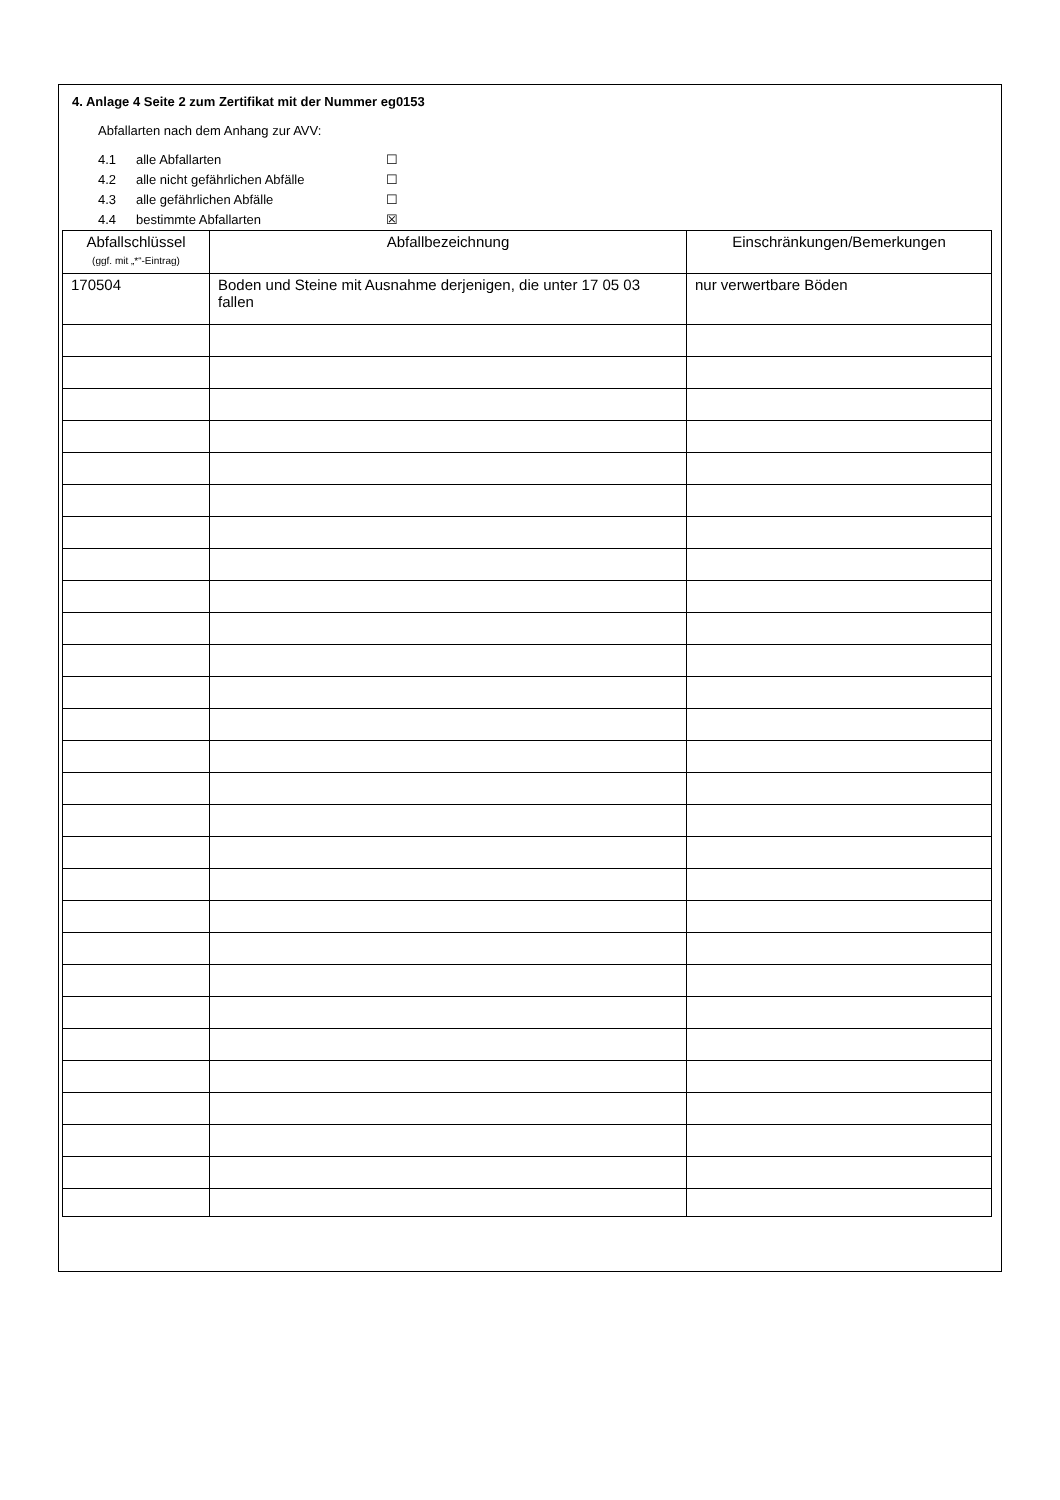4. Anlage 4 Seite 2 zum Zertifikat mit der Nummer eg0153
Abfallarten nach dem Anhang zur AVV:
4.1 alle Abfallarten ☐
4.2 alle nicht gefährlichen Abfälle ☐
4.3 alle gefährlichen Abfälle ☐
4.4 bestimmte Abfallarten ☒
| Abfallschlüssel (ggf. mit „*“-Eintrag) | Abfallbezeichnung | Einschränkungen/Bemerkungen |
| --- | --- | --- |
| 170504 | Boden und Steine mit Ausnahme derjenigen, die unter 17 05 03 fallen | nur verwertbare Böden |